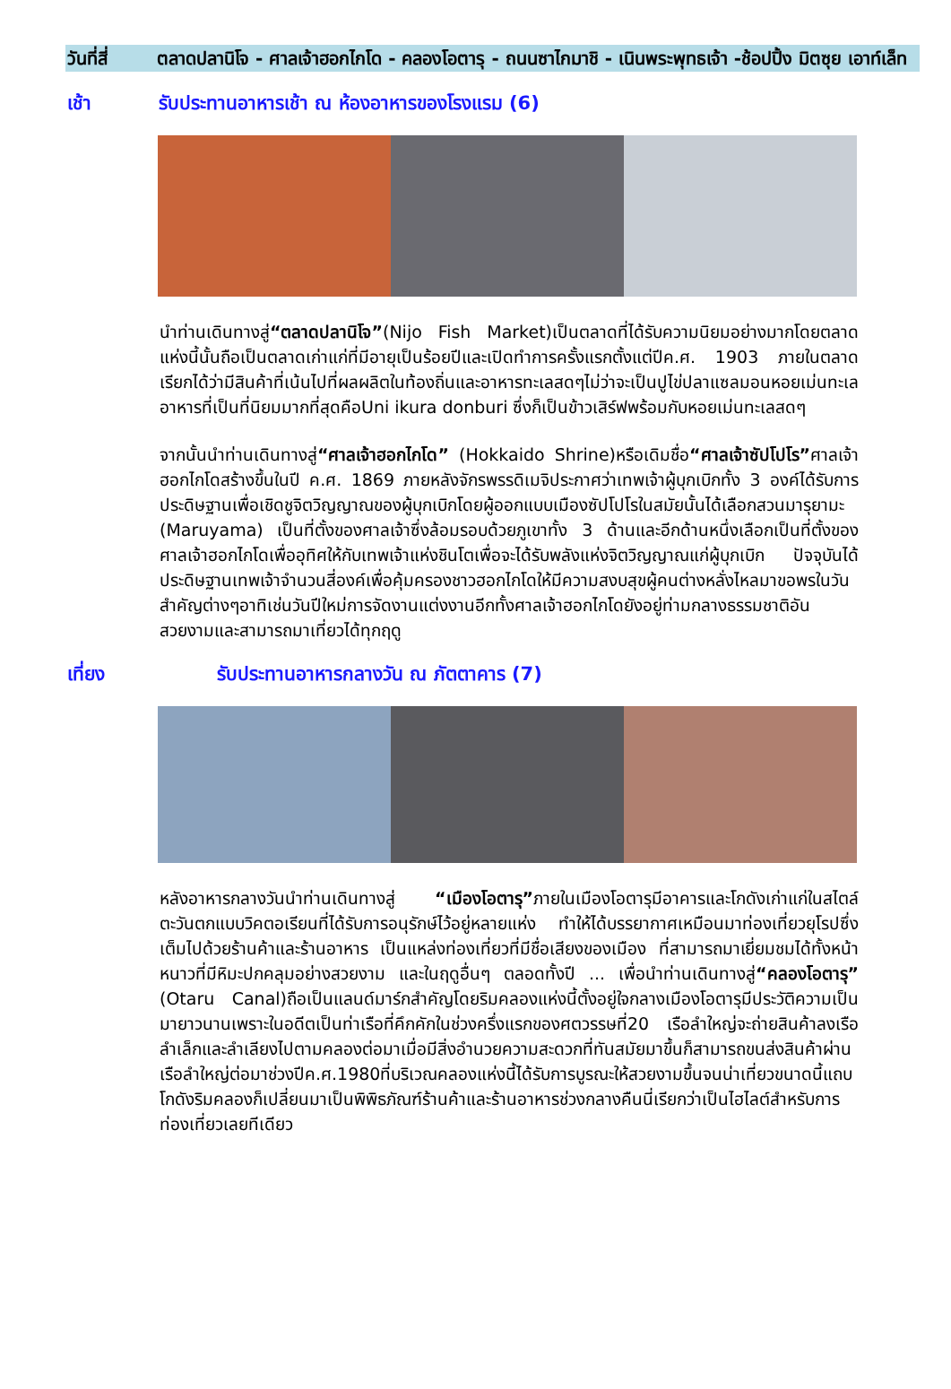วันที่สี่
ตลาดปลานิโจ - ศาลเจ้าฮอกไกโด - คลองโอตารุ - ถนนซาไกมาชิ - เนินพระพุทธเจ้า -ช้อปปิ้ง มิตซุย เอาท์เล็ท
เช้า รับประทานอาหารเช้า ณ ห้องอาหารของโรงแรม (6)
นำท่านเดินทางสู่“ตลาดปลานิโจ”(Nijo Fish Market)เป็นตลาดที่ได้รับความนิยมอย่างมากโดยตลาดแห่งนี้นั้นถือเป็นตลาดเก่าแก่ที่มีอายุเป็นร้อยปีและเปิดทำการครั้งแรกตั้งแต่ปีค.ศ. 1903 ภายในตลาดเรียกได้ว่ามีสินค้าที่เน้นไปที่ผลผลิตในท้องถิ่นและอาหารทะเลสดๆไม่ว่าจะเป็นปูไข่ปลาแซลมอนหอยเม่นทะเลอาหารที่เป็นที่นิยมมากที่สุดคือUni ikura donburi ซึ่งก็เป็นข้าวเสิร์ฟพร้อมกับหอยเม่นทะเลสดๆ
จากนั้นนำท่านเดินทางสู่“ศาลเจ้าฮอกไกโด” (Hokkaido Shrine)หรือเดิมชื่อ“ศาลเจ้าซัปโปโร”ศาลเจ้าฮอกไกโดสร้างขึ้นในปี ค.ศ. 1869 ภายหลังจักรพรรดิเมจิประกาศว่าเทพเจ้าผู้บุกเบิกทั้ง 3 องค์ได้รับการประดิษฐานเพื่อเชิดชูจิตวิญญาณของผู้บุกเบิกโดยผู้ออกแบบเมืองซัปโปโรในสมัยนั้นได้เลือกสวนมารุยามะ (Maruyama) เป็นที่ตั้งของศาลเจ้าซึ่งล้อมรอบด้วยภูเขาทั้ง 3 ด้านและอีกด้านหนึ่งเลือกเป็นที่ตั้งของศาลเจ้าฮอกไกโดเพื่ออุทิศให้กับเทพเจ้าแห่งชินโตเพื่อจะได้รับพลังแห่งจิตวิญญาณแก่ผู้บุกเบิก ปัจจุบันได้ประดิษฐานเทพเจ้าจำนวนสี่องค์เพื่อคุ้มครองชาวฮอกไกโดให้มีความสงบสุขผู้คนต่างหลั่งไหลมาขอพรในวันสำคัญต่างๆอาทิเช่นวันปีใหม่การจัดงานแต่งงานอีกทั้งศาลเจ้าฮอกไกโดยังอยู่ท่ามกลางธรรมชาติอันสวยงามและสามารถมาเที่ยวได้ทุกฤดู
เที่ยง รับประทานอาหารกลางวัน ณ ภัตตาคาร (7)
หลังอาหารกลางวันนำท่านเดินทางสู่ “เมืองโอตารุ”ภายในเมืองโอตารุมีอาคารและโกดังเก่าแก่ในสไตล์ตะวันตกแบบวิคตอเรียนที่ได้รับการอนุรักษ์ไว้อยู่หลายแห่ง ทำให้ได้บรรยากาศเหมือนมาท่องเที่ยวยุโรปซึ่งเต็มไปด้วยร้านค้าและร้านอาหาร เป็นแหล่งท่องเที่ยวที่มีชื่อเสียงของเมือง ที่สามารถมาเยี่ยมชมได้ทั้งหน้าหนาวที่มีหิมะปกคลุมอย่างสวยงาม และในฤดูอื่นๆ ตลอดทั้งปี ... เพื่อนำท่านเดินทางสู่“คลองโอตารุ” (Otaru Canal)ถือเป็นแลนด์มาร์กสำคัญโดยริมคลองแห่งนี้ตั้งอยู่ใจกลางเมืองโอตารุมีประวัติความเป็นมายาวนานเพราะในอดีตเป็นท่าเรือที่คึกคักในช่วงครึ่งแรกของศตวรรษที่20 เรือลำใหญ่จะถ่ายสินค้าลงเรือลำเล็กและลำเลียงไปตามคลองต่อมาเมื่อมีสิ่งอำนวยความสะดวกที่ทันสมัยมาขึ้นก็สามารถขนส่งสินค้าผ่านเรือลำใหญ่ต่อมาช่วงปีค.ศ.1980ที่บริเวณคลองแห่งนี้ได้รับการบูรณะให้สวยงามขึ้นจนน่าเที่ยวขนาดนี้แถบโกดังริมคลองก็เปลี่ยนมาเป็นพิพิธภัณฑ์ร้านค้าและร้านอาหารช่วงกลางคืนนี่เรียกว่าเป็นไฮไลต์สำหรับการท่องเที่ยวเลยทีเดียว